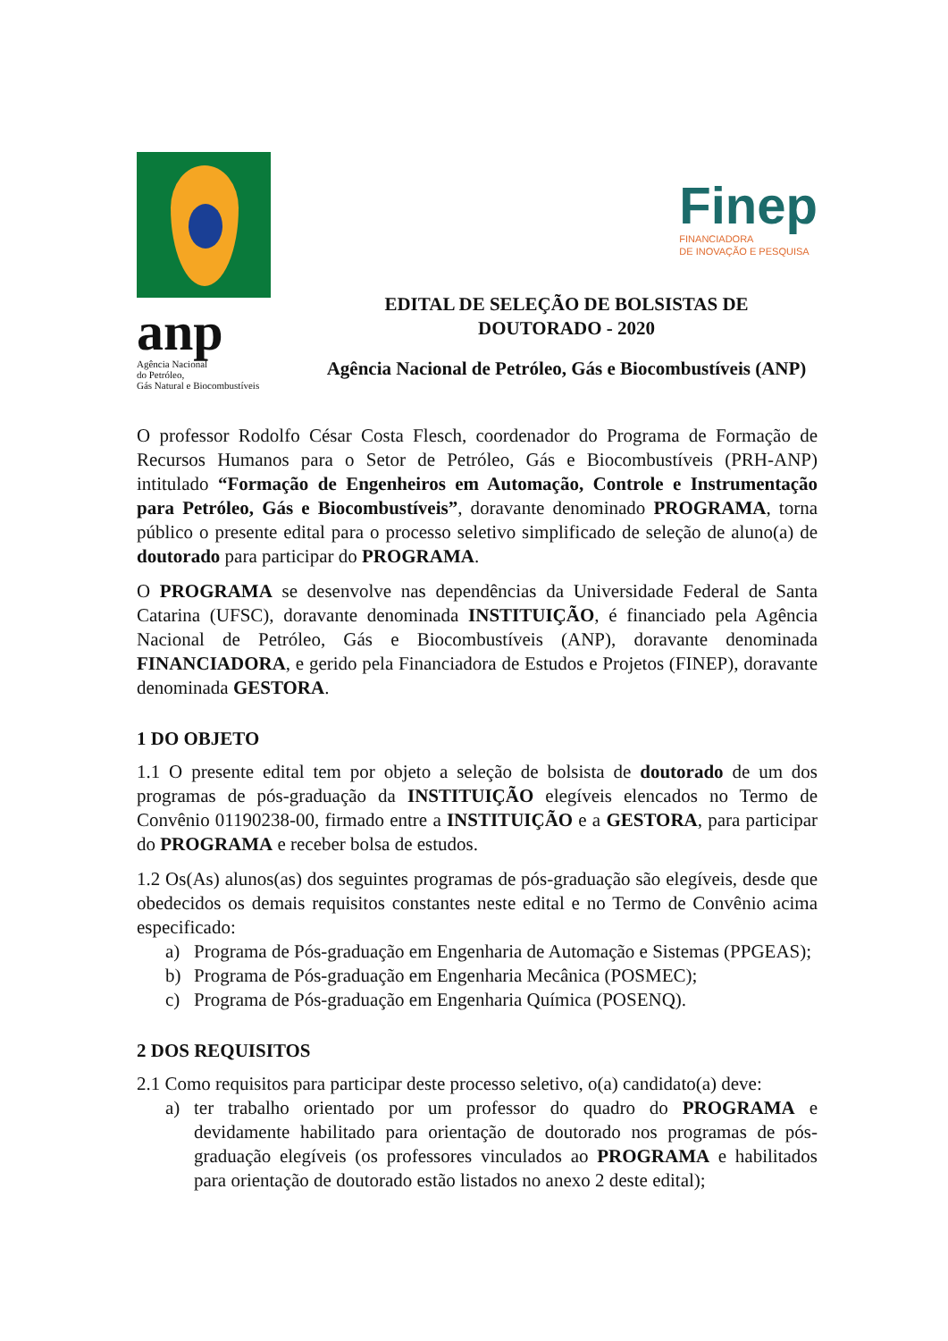anp
Agência Nacional
do Petróleo,
Gás Natural e Biocombustíveis
Finep
FINANCIADORA
DE INOVAÇÃO E PESQUISA
EDITAL DE SELEÇÃO DE BOLSISTAS DE
DOUTORADO - 2020
Agência Nacional de Petróleo, Gás e Biocombustíveis (ANP)
O professor Rodolfo César Costa Flesch, coordenador do Programa de Formação de Recursos Humanos para o Setor de Petróleo, Gás e Biocombustíveis (PRH-ANP) intitulado “Formação de Engenheiros em Automação, Controle e Instrumentação para Petróleo, Gás e Biocombustíveis”, doravante denominado PROGRAMA, torna público o presente edital para o processo seletivo simplificado de seleção de aluno(a) de doutorado para participar do PROGRAMA.
O PROGRAMA se desenvolve nas dependências da Universidade Federal de Santa Catarina (UFSC), doravante denominada INSTITUIÇÃO, é financiado pela Agência Nacional de Petróleo, Gás e Biocombustíveis (ANP), doravante denominada FINANCIADORA, e gerido pela Financiadora de Estudos e Projetos (FINEP), doravante denominada GESTORA.
1 DO OBJETO
1.1 O presente edital tem por objeto a seleção de bolsista de doutorado de um dos programas de pós-graduação da INSTITUIÇÃO elegíveis elencados no Termo de Convênio 01190238-00, firmado entre a INSTITUIÇÃO e a GESTORA, para participar do PROGRAMA e receber bolsa de estudos.
1.2 Os(As) alunos(as) dos seguintes programas de pós-graduação são elegíveis, desde que obedecidos os demais requisitos constantes neste edital e no Termo de Convênio acima especificado:
a) Programa de Pós-graduação em Engenharia de Automação e Sistemas (PPGEAS);
b) Programa de Pós-graduação em Engenharia Mecânica (POSMEC);
c) Programa de Pós-graduação em Engenharia Química (POSENQ).
2 DOS REQUISITOS
2.1 Como requisitos para participar deste processo seletivo, o(a) candidato(a) deve:
a) ter trabalho orientado por um professor do quadro do PROGRAMA e devidamente habilitado para orientação de doutorado nos programas de pós-graduação elegíveis (os professores vinculados ao PROGRAMA e habilitados para orientação de doutorado estão listados no anexo 2 deste edital);